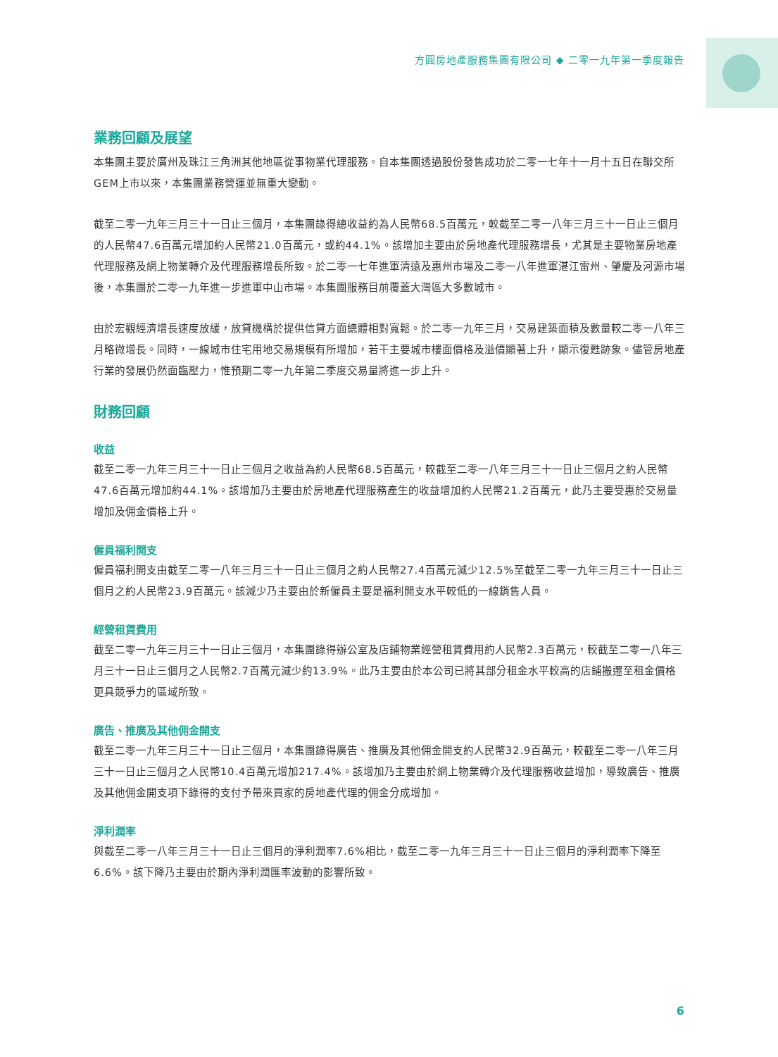方圓房地產服務集團有限公司 ◆ 二零一九年第一季度報告
業務回顧及展望
本集團主要於廣州及珠江三角洲其他地區從事物業代理服務。自本集團透過股份發售成功於二零一七年十一月十五日在聯交所GEM上市以來，本集團業務營運並無重大變動。
截至二零一九年三月三十一日止三個月，本集團錄得總收益約為人民幣68.5百萬元，較截至二零一八年三月三十一日止三個月的人民幣47.6百萬元增加約人民幣21.0百萬元，或約44.1%。該增加主要由於房地產代理服務增長，尤其是主要物業房地產代理服務及網上物業轉介及代理服務增長所致。於二零一七年進軍清遠及惠州市場及二零一八年進軍湛江雷州、肇慶及河源市場後，本集團於二零一九年進一步進軍中山市場。本集團服務目前覆蓋大灣區大多數城市。
由於宏觀經濟增長速度放緩，放貸機構於提供信貸方面總體相對寬鬆。於二零一九年三月，交易建築面積及數量較二零一八年三月略微增長。同時，一線城市住宅用地交易規模有所增加，若干主要城市樓面價格及溢價顯著上升，顯示復甦跡象。儘管房地產行業的發展仍然面臨壓力，惟預期二零一九年第二季度交易量將進一步上升。
財務回顧
收益
截至二零一九年三月三十一日止三個月之收益為約人民幣68.5百萬元，較截至二零一八年三月三十一日止三個月之約人民幣47.6百萬元增加約44.1%。該增加乃主要由於房地產代理服務產生的收益增加約人民幣21.2百萬元，此乃主要受惠於交易量增加及佣金價格上升。
僱員福利開支
僱員福利開支由截至二零一八年三月三十一日止三個月之約人民幣27.4百萬元減少12.5%至截至二零一九年三月三十一日止三個月之約人民幣23.9百萬元。該減少乃主要由於新僱員主要是福利開支水平較低的一線銷售人員。
經營租賃費用
截至二零一九年三月三十一日止三個月，本集團錄得辦公室及店鋪物業經營租賃費用約人民幣2.3百萬元，較截至二零一八年三月三十一日止三個月之人民幣2.7百萬元減少約13.9%。此乃主要由於本公司已將其部分租金水平較高的店鋪搬遷至租金價格更具競爭力的區域所致。
廣告、推廣及其他佣金開支
截至二零一九年三月三十一日止三個月，本集團錄得廣告、推廣及其他佣金開支約人民幣32.9百萬元，較截至二零一八年三月三十一日止三個月之人民幣10.4百萬元增加217.4%。該增加乃主要由於網上物業轉介及代理服務收益增加，導致廣告、推廣及其他佣金開支項下錄得的支付予帶來買家的房地產代理的佣金分成增加。
淨利潤率
與截至二零一八年三月三十一日止三個月的淨利潤率7.6%相比，截至二零一九年三月三十一日止三個月的淨利潤率下降至6.6%。該下降乃主要由於期內淨利潤匯率波動的影響所致。
6